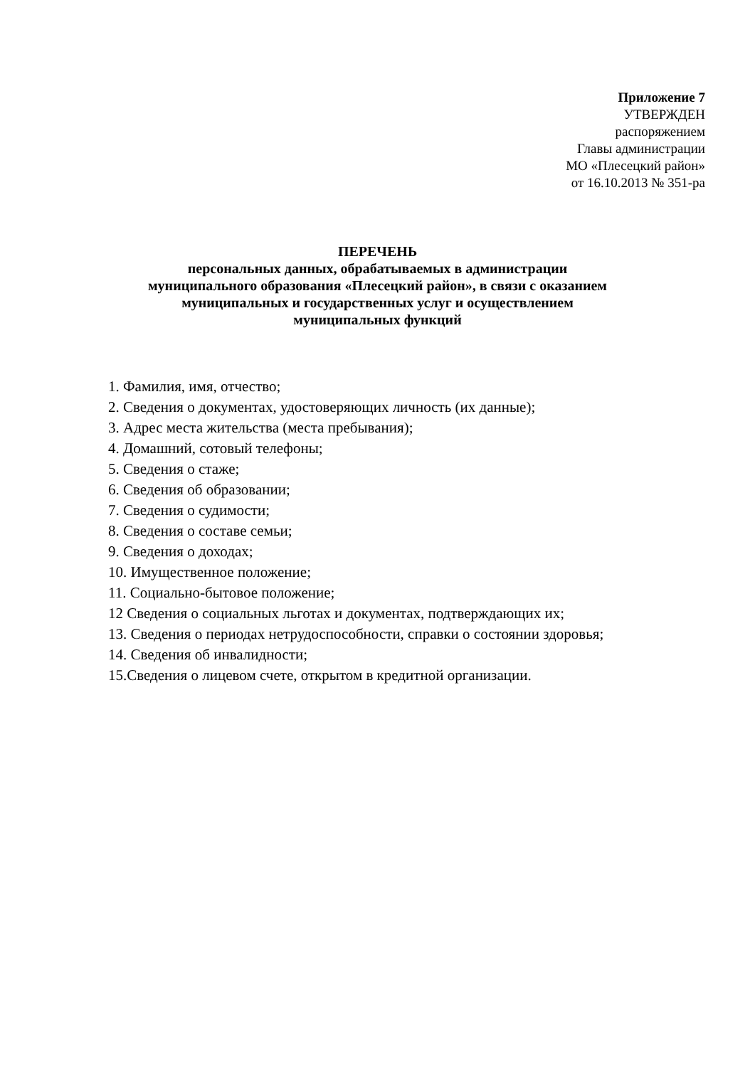Приложение 7
УТВЕРЖДЕН
распоряжением
Главы администрации
МО «Плесецкий район»
от 16.10.2013 № 351-ра
ПЕРЕЧЕНЬ
персональных данных, обрабатываемых в администрации
муниципального образования «Плесецкий район», в связи с оказанием
муниципальных и государственных услуг и осуществлением
муниципальных функций
1. Фамилия, имя, отчество;
2. Сведения о документах, удостоверяющих личность (их данные);
3. Адрес места жительства (места пребывания);
4. Домашний, сотовый телефоны;
5. Сведения о стаже;
6. Сведения об образовании;
7. Сведения о судимости;
8. Сведения о составе семьи;
9. Сведения о доходах;
10. Имущественное положение;
11. Социально-бытовое положение;
12 Сведения о социальных льготах и документах, подтверждающих их;
13. Сведения о периодах нетрудоспособности, справки о состоянии здоровья;
14. Сведения об инвалидности;
15.Сведения о лицевом счете, открытом в кредитной организации.